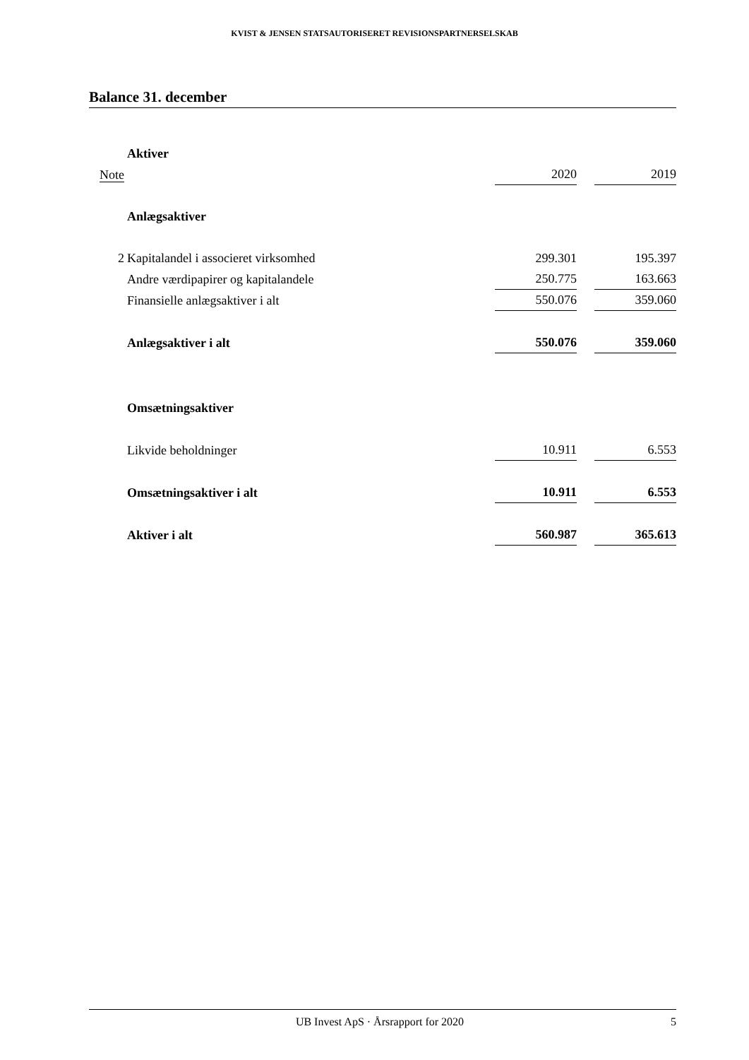KVIST & JENSEN STATSAUTORISERET REVISIONSPARTNERSELSKAB
Balance 31. december
| | Aktiver | | | |
| Note | | 2020 | | 2019 |
| | Anlægsaktiver | | | |
| 2 | Kapitalandel i associeret virksomhed | 299.301 | | 195.397 |
| | Andre værdipapirer og kapitalandele | 250.775 | | 163.663 |
| | Finansielle anlægsaktiver i alt | 550.076 | | 359.060 |
| | Anlægsaktiver i alt | 550.076 | | 359.060 |
| | Omsætningsaktiver | | | |
| | Likvide beholdninger | 10.911 | | 6.553 |
| | Omsætningsaktiver i alt | 10.911 | | 6.553 |
| | Aktiver i alt | 560.987 | | 365.613 |
UB Invest ApS · Årsrapport for 2020 5